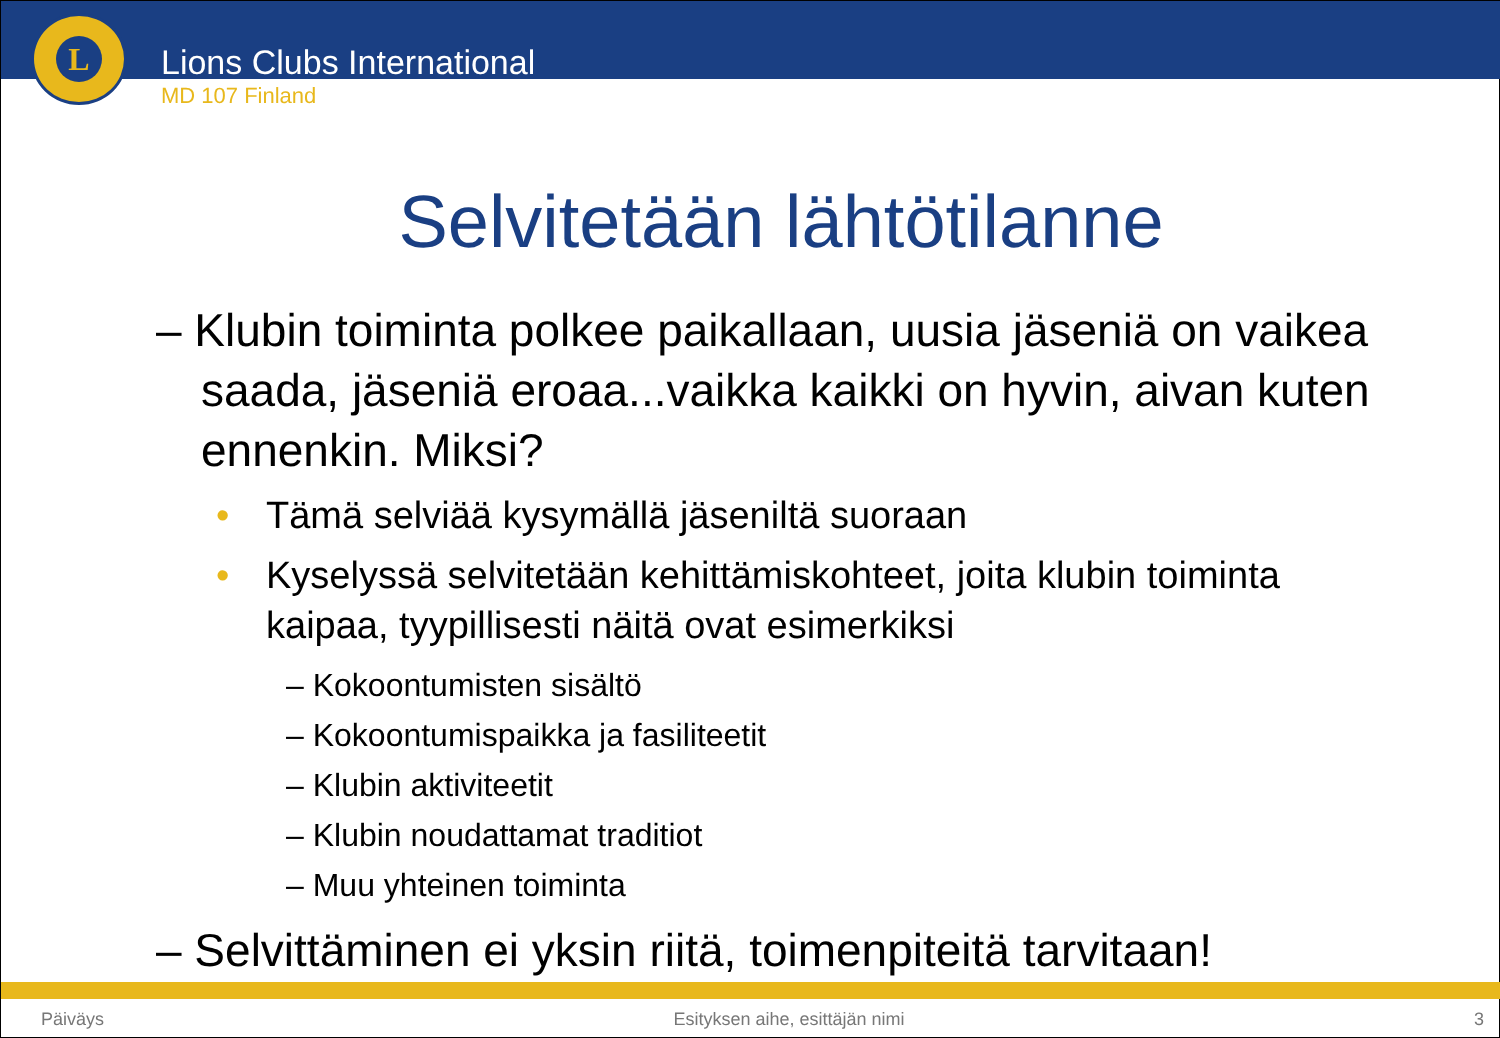L
Lions Clubs International
MD 107 Finland
Selvitetään lähtötilanne
– Klubin toiminta polkee paikallaan, uusia jäseniä on vaikea saada, jäseniä eroaa...vaikka kaikki on hyvin, aivan kuten ennenkin. Miksi?
• Tämä selviää kysymällä jäseniltä suoraan
• Kyselyssä selvitetään kehittämiskohteet, joita klubin toiminta kaipaa, tyypillisesti näitä ovat esimerkiksi
– Kokoontumisten sisältö
– Kokoontumispaikka ja fasiliteetit
– Klubin aktiviteetit
– Klubin noudattamat traditiot
– Muu yhteinen toiminta
– Selvittäminen ei yksin riitä, toimenpiteitä tarvitaan!
Päiväys Esityksen aihe, esittäjän nimi 3